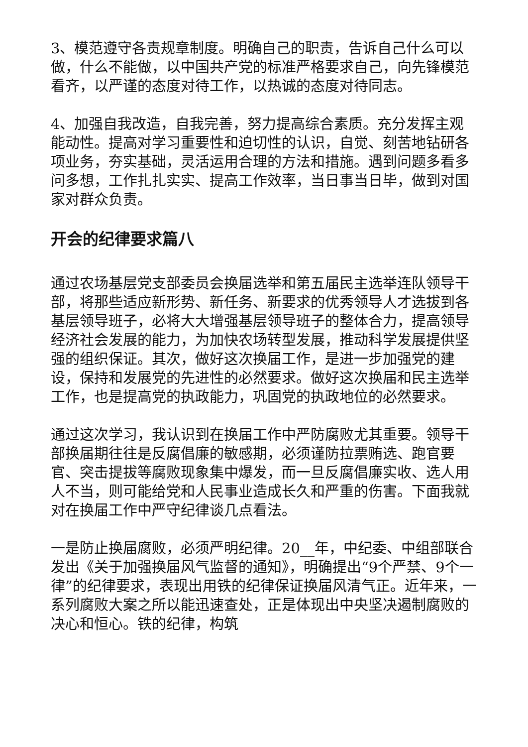3、模范遵守各责规章制度。明确自己的职责，告诉自己什么可以做，什么不能做，以中国共产党的标准严格要求自己，向先锋模范看齐，以严谨的态度对待工作，以热诚的态度对待同志。
4、加强自我改造，自我完善，努力提高综合素质。充分发挥主观能动性。提高对学习重要性和迫切性的认识，自觉、刻苦地钻研各项业务，夯实基础，灵活运用合理的方法和措施。遇到问题多看多问多想，工作扎扎实实、提高工作效率，当日事当日毕，做到对国家对群众负责。
开会的纪律要求篇八
通过农场基层党支部委员会换届选举和第五届民主选举连队领导干部，将那些适应新形势、新任务、新要求的优秀领导人才选拔到各基层领导班子，必将大大增强基层领导班子的整体合力，提高领导经济社会发展的能力，为加快农场转型发展，推动科学发展提供坚强的组织保证。其次，做好这次换届工作，是进一步加强党的建设，保持和发展党的先进性的必然要求。做好这次换届和民主选举工作，也是提高党的执政能力，巩固党的执政地位的必然要求。
通过这次学习，我认识到在换届工作中严防腐败尤其重要。领导干部换届期往往是反腐倡廉的敏感期，必须谨防拉票贿选、跑官要官、突击提拔等腐败现象集中爆发，而一旦反腐倡廉实收、选人用人不当，则可能给党和人民事业造成长久和严重的伤害。下面我就对在换届工作中严守纪律谈几点看法。
一是防止换届腐败，必须严明纪律。20__年，中纪委、中组部联合发出《关于加强换届风气监督的通知》，明确提出“9个严禁、9个一律”的纪律要求，表现出用铁的纪律保证换届风清气正。近年来，一系列腐败大案之所以能迅速查处，正是体现出中央坚决遏制腐败的决心和恒心。铁的纪律，构筑